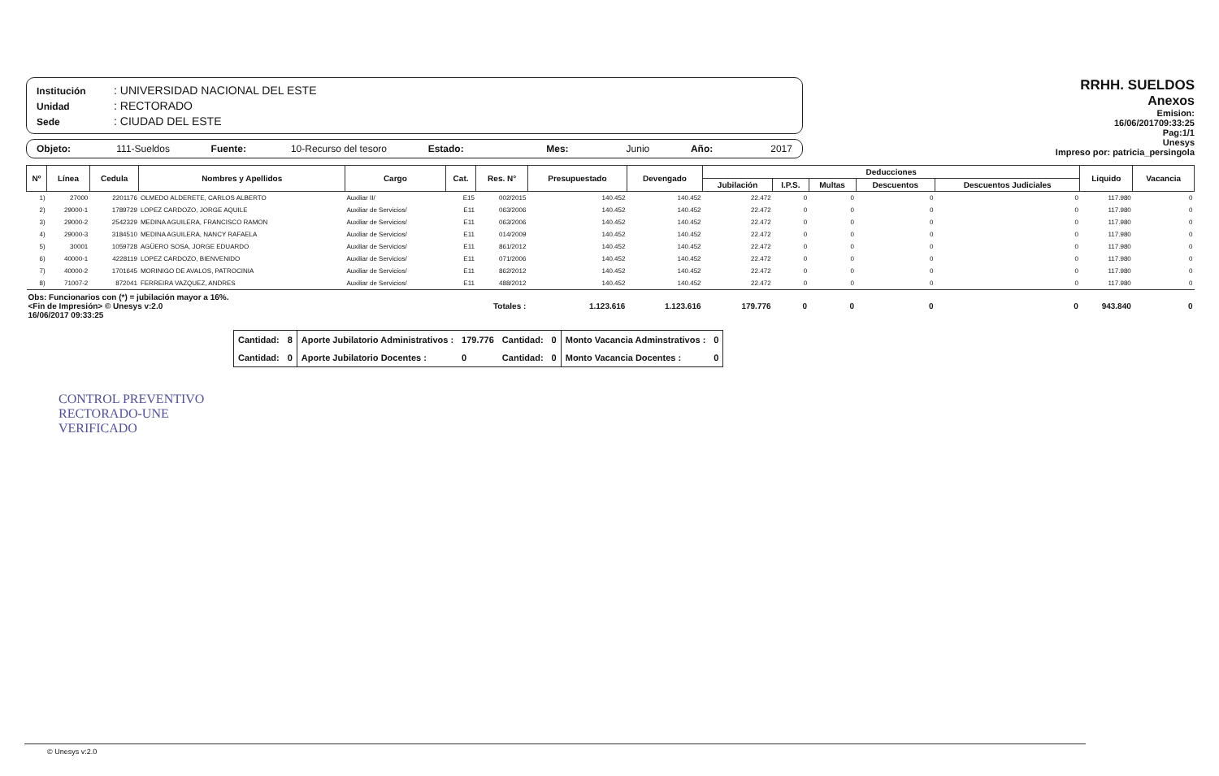Institución: UNIVERSIDAD NACIONAL DEL ESTE
Unidad: RECTORADO
Sede: CIUDAD DEL ESTE
Objeto: 111-Sueldos Fuente: 10-Recurso del tesoro Estado: Mes: Junio Año: 2017
RRHH. SUELDOS
Anexos
Emision:
16/06/201709:33:25
Pag:1/1
Unesys
Impreso por: patricia_persingola
| Nº | Línea | Cedula | Nombres y Apellidos | Cargo | Cat. | Res. N° | Presupuestado | Devengado | Deducciones | | | | | Liquido | Vacancia |
| --- | --- | --- | --- | --- | --- | --- | --- | --- | --- | --- | --- | --- | --- | --- | --- |
| | | | | | | | | | Jubilación | I.P.S. | Multas | Descuentos | Descuentos Judiciales | | |
| 1) | 27000 | 2201176 | OLMEDO ALDERETE, CARLOS ALBERTO | Auxiliar II/ | E15 | 002/2015 | 140.452 | 140.452 | 22.472 | 0 | 0 | 0 | 0 | 117.980 | 0 |
| 2) | 29000-1 | 1789729 | LOPEZ CARDOZO, JORGE AQUILE | Auxiliar de Servicios/ | E11 | 063/2006 | 140.452 | 140.452 | 22.472 | 0 | 0 | 0 | 0 | 117.980 | 0 |
| 3) | 29000-2 | 2542329 | MEDINA AGUILERA, FRANCISCO RAMON | Auxiliar de Servicios/ | E11 | 063/2006 | 140.452 | 140.452 | 22.472 | 0 | 0 | 0 | 0 | 117.980 | 0 |
| 4) | 29000-3 | 3184510 | MEDINA AGUILERA, NANCY RAFAELA | Auxiliar de Servicios/ | E11 | 014/2009 | 140.452 | 140.452 | 22.472 | 0 | 0 | 0 | 0 | 117.980 | 0 |
| 5) | 30001 | 1059728 | AGÜERO SOSA, JORGE EDUARDO | Auxiliar de Servicios/ | E11 | 861/2012 | 140.452 | 140.452 | 22.472 | 0 | 0 | 0 | 0 | 117.980 | 0 |
| 6) | 40000-1 | 4228119 | LOPEZ CARDOZO, BIENVENIDO | Auxiliar de Servicios/ | E11 | 071/2006 | 140.452 | 140.452 | 22.472 | 0 | 0 | 0 | 0 | 117.980 | 0 |
| 7) | 40000-2 | 1701645 | MORINIGO DE AVALOS, PATROCINIA | Auxiliar de Servicios/ | E11 | 862/2012 | 140.452 | 140.452 | 22.472 | 0 | 0 | 0 | 0 | 117.980 | 0 |
| 8) | 71007-2 | 872041 | FERREIRA VAZQUEZ, ANDRES | Auxiliar de Servicios/ | E11 | 488/2012 | 140.452 | 140.452 | 22.472 | 0 | 0 | 0 | 0 | 117.980 | 0 |
| Obs: Funcionarios con (*) = jubilación mayor a 16%. <Fin de Impresión> © Unesys v:2.0 16/06/2017 09:33:25 | | | | | Totales : | | 1.123.616 | 1.123.616 | 179.776 | 0 | 0 | 0 | 0 | 943.840 | 0 |
| Cantidad: | 8 | Aporte Jubilatorio Administrativos : | 179.776 | Cantidad: | 0 | Monto Vacancia Adminstrativos : | 0 |
| Cantidad: | 0 | Aporte Jubilatorio Docentes : | 0 | Cantidad: | 0 | Monto Vacancia Docentes : | 0 |
CONTROL PREVENTIVO
RECTORADO-UNE
VERIFICADO
© Unesys v:2.0